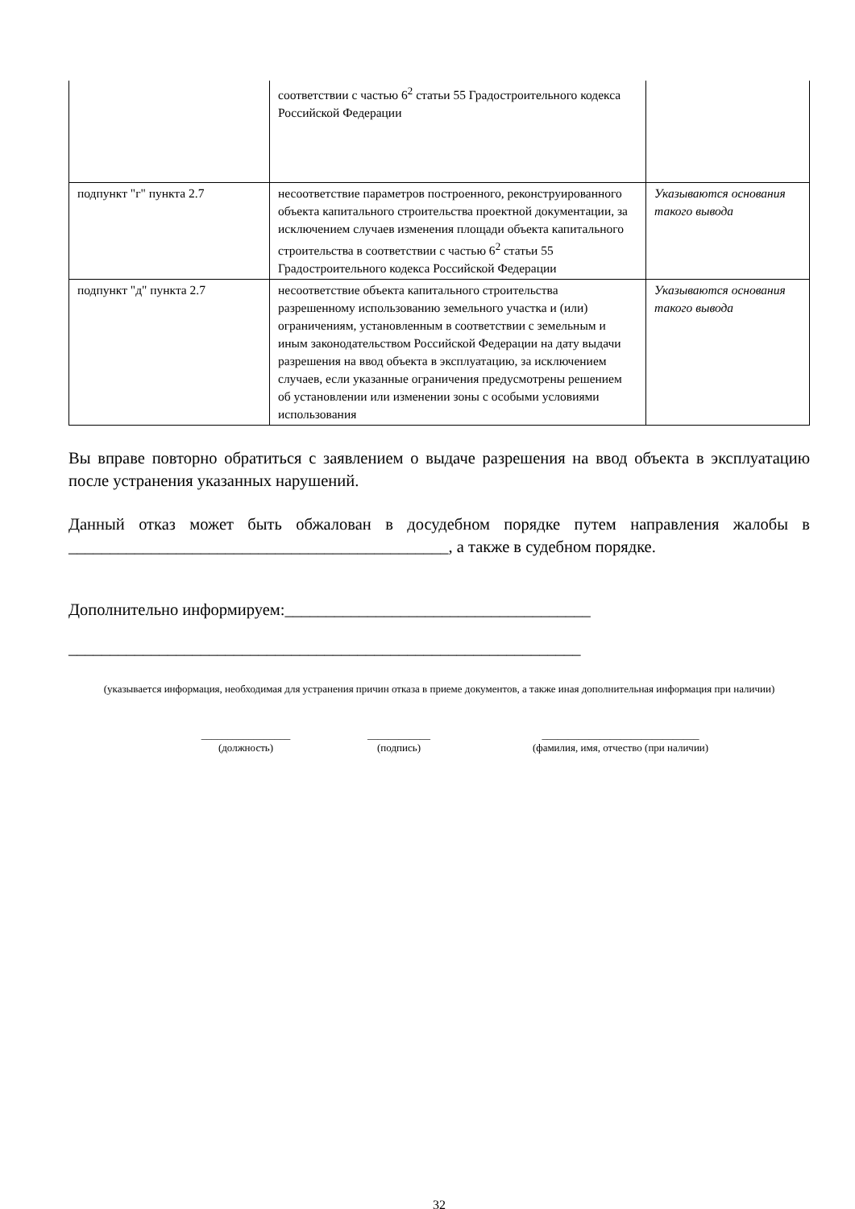| | соответствии с частью 6<sup>2</sup> статьи 55 Градостроительного кодекса Российской Федерации | |
| подпункт "г" пункта 2.7 | несоответствие параметров построенного, реконструированного объекта капитального строительства проектной документации, за исключением случаев изменения площади объекта капитального строительства в соответствии с частью 6<sup>2</sup> статьи 55 Градостроительного кодекса Российской Федерации | Указываются основания такого вывода |
| подпункт "д" пункта 2.7 | несоответствие объекта капитального строительства разрешенному использованию земельного участка и (или) ограничениям, установленным в соответствии с земельным и иным законодательством Российской Федерации на дату выдачи разрешения на ввод объекта в эксплуатацию, за исключением случаев, если указанные ограничения предусмотрены решением об установлении или изменении зоны с особыми условиями использования | Указываются основания такого вывода |
Вы вправе повторно обратиться с заявлением о выдаче разрешения на ввод объекта в эксплуатацию после устранения указанных нарушений.
Данный отказ может быть обжалован в досудебном порядке путем направления жалобы в ______________________________________________, а также в судебном порядке.
Дополнительно информируем:_____________________________________
______________________________________________________________
(указывается информация, необходимая для устранения причин отказа в приеме документов, а также иная дополнительная информация при наличии)
_________________
(должность)
____________
(подпись)
______________________________
(фамилия, имя, отчество (при наличии)
32